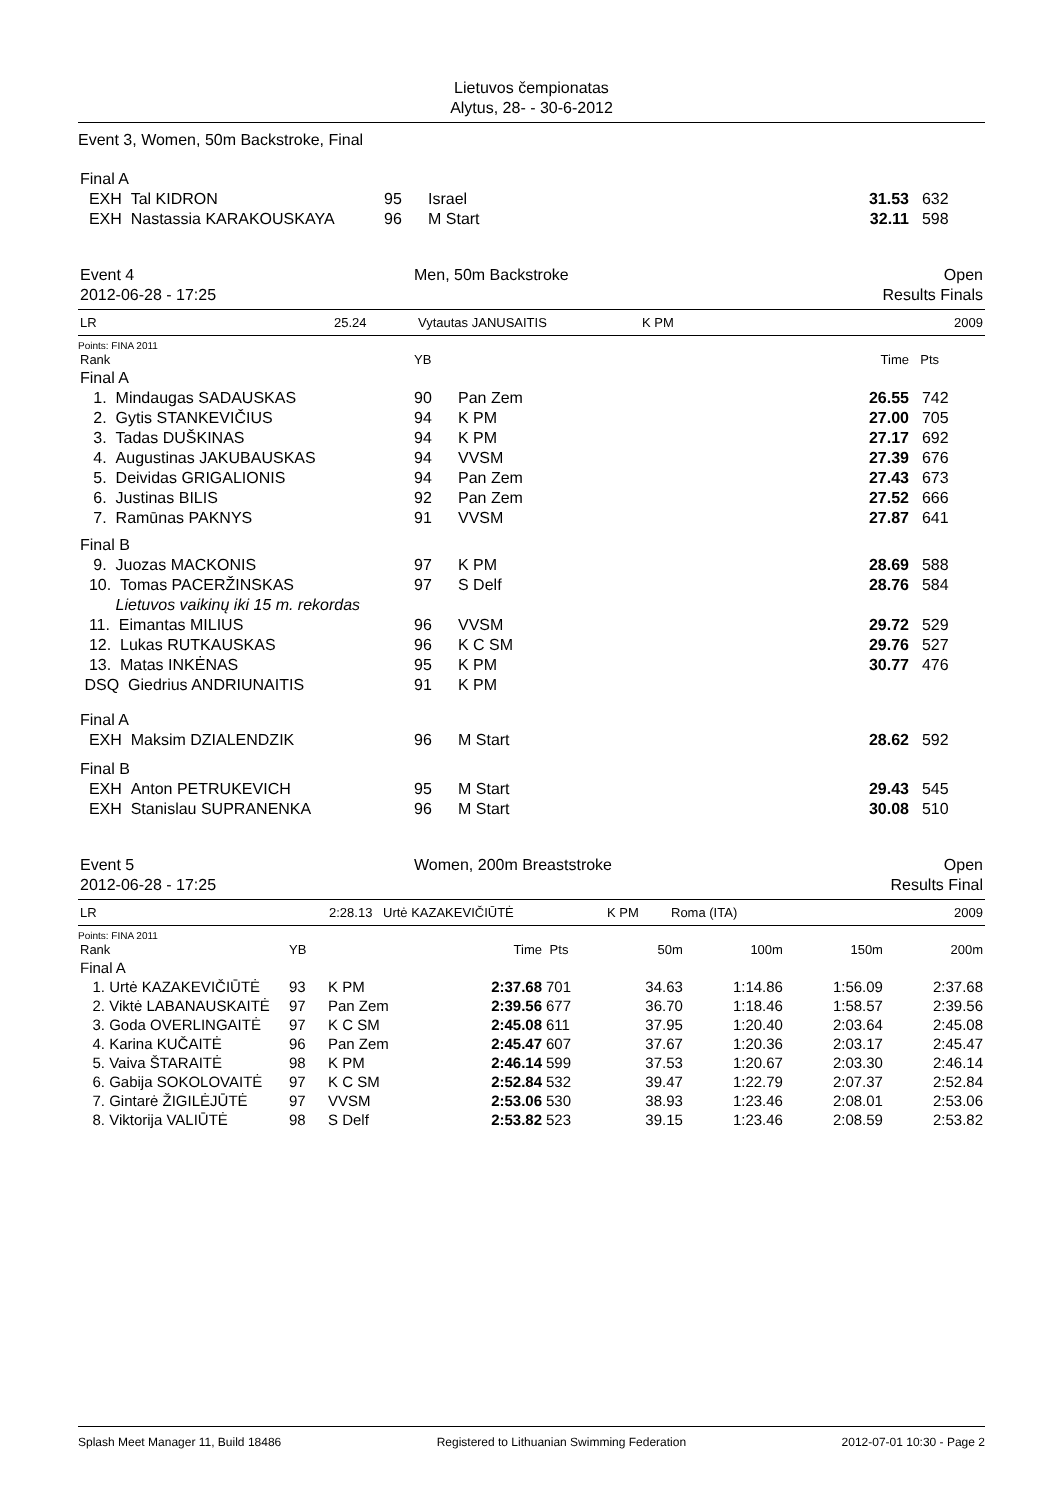Lietuvos čempionatas
Alytus, 28- - 30-6-2012
Event 3, Women, 50m Backstroke, Final
| Final A | | | | |
| EXH Tal KIDRON | 95 | Israel | 31.53 | 632 |
| EXH Nastassia KARAKOUSKAYA | 96 | M Start | 32.11 | 598 |
| Event 4 | Men, 50m Backstroke | Open |
| 2012-06-28 - 17:25 | | Results Finals |
| LR | 25.24 | Vytautas JANUSAITIS | K PM | 2009 |
Points: FINA 2011
| Rank | YB | | Time | Pts |
| Final A | | | | |
| 1. Mindaugas SADAUSKAS | 90 | Pan Zem | 26.55 | 742 |
| 2. Gytis STANKEVIČIUS | 94 | K PM | 27.00 | 705 |
| 3. Tadas DUŠKINAS | 94 | K PM | 27.17 | 692 |
| 4. Augustinas JAKUBAUSKAS | 94 | VVSM | 27.39 | 676 |
| 5. Deividas GRIGALIONIS | 94 | Pan Zem | 27.43 | 673 |
| 6. Justinas BILIS | 92 | Pan Zem | 27.52 | 666 |
| 7. Ramūnas PAKNYS | 91 | VVSM | 27.87 | 641 |
| Final B | | | | |
| 9. Juozas MACKONIS | 97 | K PM | 28.69 | 588 |
| 10. Tomas PACERŽINSKAS | 97 | S Delf | 28.76 | 584 |
| Lietuvos vaikinų iki 15 m. rekordas | | | | |
| 11. Eimantas MILIUS | 96 | VVSM | 29.72 | 529 |
| 12. Lukas RUTKAUSKAS | 96 | K C SM | 29.76 | 527 |
| 13. Matas INKĖNAS | 95 | K PM | 30.77 | 476 |
| DSQ Giedrius ANDRIUNAITIS | 91 | K PM | | |
| Final A | | | | |
| EXH Maksim DZIALENDZIK | 96 | M Start | 28.62 | 592 |
| Final B | | | | |
| EXH Anton PETRUKEVICH | 95 | M Start | 29.43 | 545 |
| EXH Stanislau SUPRANENKA | 96 | M Start | 30.08 | 510 |
| Event 5 | Women, 200m Breaststroke | Open |
| 2012-06-28 - 17:25 | | Results Final |
| LR | 2:28.13 | Urtė KAZAKEVIČIŪTĖ | K PM | Roma (ITA) | 2009 |
Points: FINA 2011
| Rank | YB | | Time | Pts | 50m | 100m | 150m | 200m |
| Final A | | | | | | | | |
| 1. Urtė KAZAKEVIČIŪTĖ | 93 | K PM | 2:37.68 | 701 | 34.63 | 1:14.86 | 1:56.09 | 2:37.68 |
| 2. Viktė LABANAUSKAITĖ | 97 | Pan Zem | 2:39.56 | 677 | 36.70 | 1:18.46 | 1:58.57 | 2:39.56 |
| 3. Goda OVERLINGAITĖ | 97 | K C SM | 2:45.08 | 611 | 37.95 | 1:20.40 | 2:03.64 | 2:45.08 |
| 4. Karina KUČAITĖ | 96 | Pan Zem | 2:45.47 | 607 | 37.67 | 1:20.36 | 2:03.17 | 2:45.47 |
| 5. Vaiva ŠTARAITĖ | 98 | K PM | 2:46.14 | 599 | 37.53 | 1:20.67 | 2:03.30 | 2:46.14 |
| 6. Gabija SOKOLOVAITĖ | 97 | K C SM | 2:52.84 | 532 | 39.47 | 1:22.79 | 2:07.37 | 2:52.84 |
| 7. Gintarė ŽIGILĖJŪTĖ | 97 | VVSM | 2:53.06 | 530 | 38.93 | 1:23.46 | 2:08.01 | 2:53.06 |
| 8. Viktorija VALIŪTĖ | 98 | S Delf | 2:53.82 | 523 | 39.15 | 1:23.46 | 2:08.59 | 2:53.82 |
Splash Meet Manager 11, Build 18486 Registered to Lithuanian Swimming Federation 2012-07-01 10:30 - Page 2